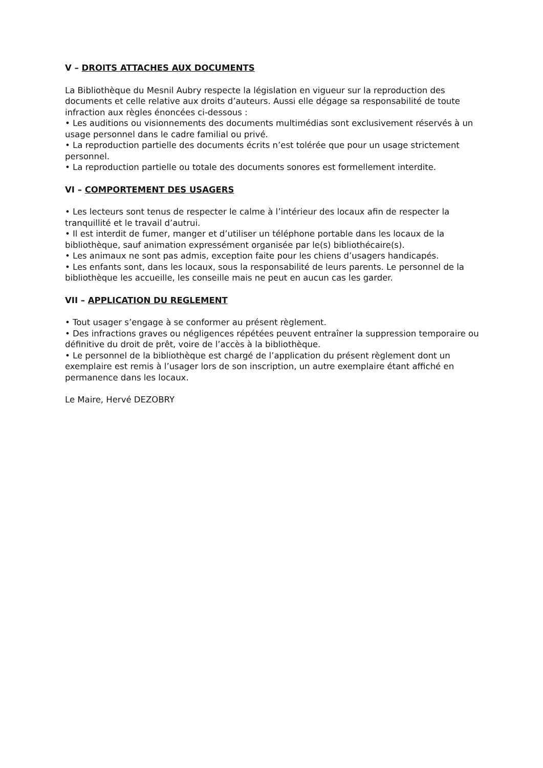V – DROITS ATTACHES AUX DOCUMENTS
La Bibliothèque du Mesnil Aubry respecte la législation en vigueur sur la reproduction des documents et celle relative aux droits d’auteurs. Aussi elle dégage sa responsabilité de toute infraction aux règles énoncées ci-dessous :
• Les auditions ou visionnements des documents multimédias sont exclusivement réservés à un usage personnel dans le cadre familial ou privé.
• La reproduction partielle des documents écrits n’est tolérée que pour un usage strictement personnel.
• La reproduction partielle ou totale des documents sonores est formellement interdite.
VI – COMPORTEMENT DES USAGERS
• Les lecteurs sont tenus de respecter le calme à l’intérieur des locaux afin de respecter la tranquillité et le travail d’autrui.
• Il est interdit de fumer, manger et d’utiliser un téléphone portable dans les locaux de la bibliothèque, sauf animation expressément organisée par le(s) bibliothécaire(s).
• Les animaux ne sont pas admis, exception faite pour les chiens d’usagers handicapés.
• Les enfants sont, dans les locaux, sous la responsabilité de leurs parents. Le personnel de la bibliothèque les accueille, les conseille mais ne peut en aucun cas les garder.
VII – APPLICATION DU REGLEMENT
• Tout usager s’engage à se conformer au présent règlement.
• Des infractions graves ou négligences répétées peuvent entraîner la suppression temporaire ou définitive du droit de prêt, voire de l’accès à la bibliothèque.
• Le personnel de la bibliothèque est chargé de l’application du présent règlement dont un exemplaire est remis à l’usager lors de son inscription, un autre exemplaire étant affiché en permanence dans les locaux.
Le Maire, Hervé DEZOBRY